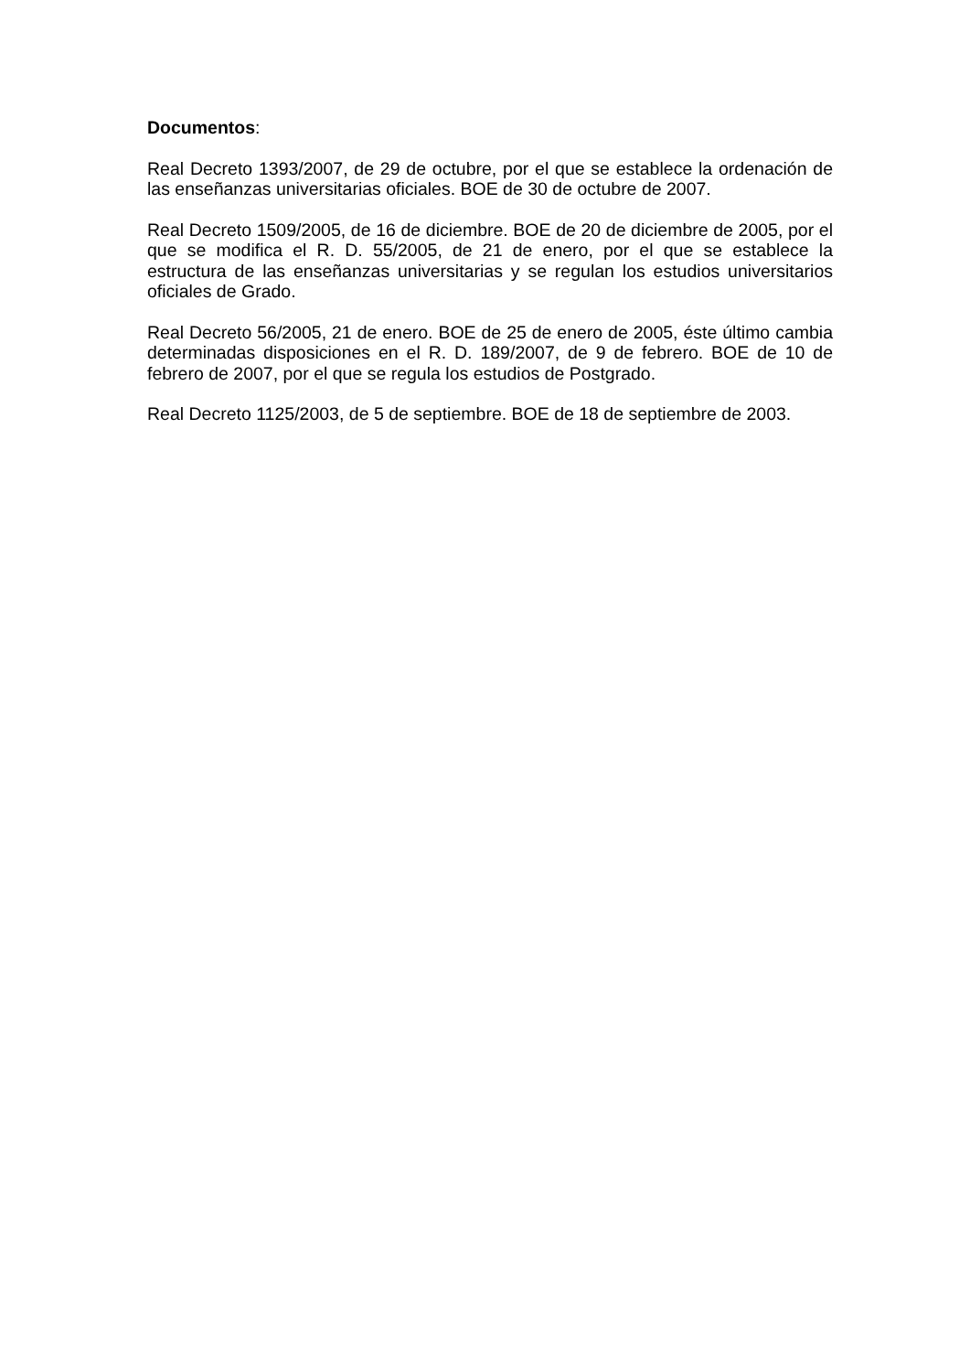Documentos:
Real Decreto 1393/2007, de 29 de octubre, por el que se establece la ordenación de las enseñanzas universitarias oficiales. BOE de 30 de octubre de 2007.
Real Decreto 1509/2005, de 16 de diciembre. BOE de 20 de diciembre de 2005, por el que se modifica el R. D. 55/2005, de 21 de enero, por el que se establece la estructura de las enseñanzas universitarias y se regulan los estudios universitarios oficiales de Grado.
Real Decreto 56/2005, 21 de enero. BOE de 25 de enero de 2005, éste último cambia determinadas disposiciones en el R. D. 189/2007, de 9 de febrero. BOE de 10 de febrero de 2007, por el que se regula los estudios de Postgrado.
Real Decreto 1125/2003, de 5 de septiembre. BOE de 18 de septiembre de 2003.